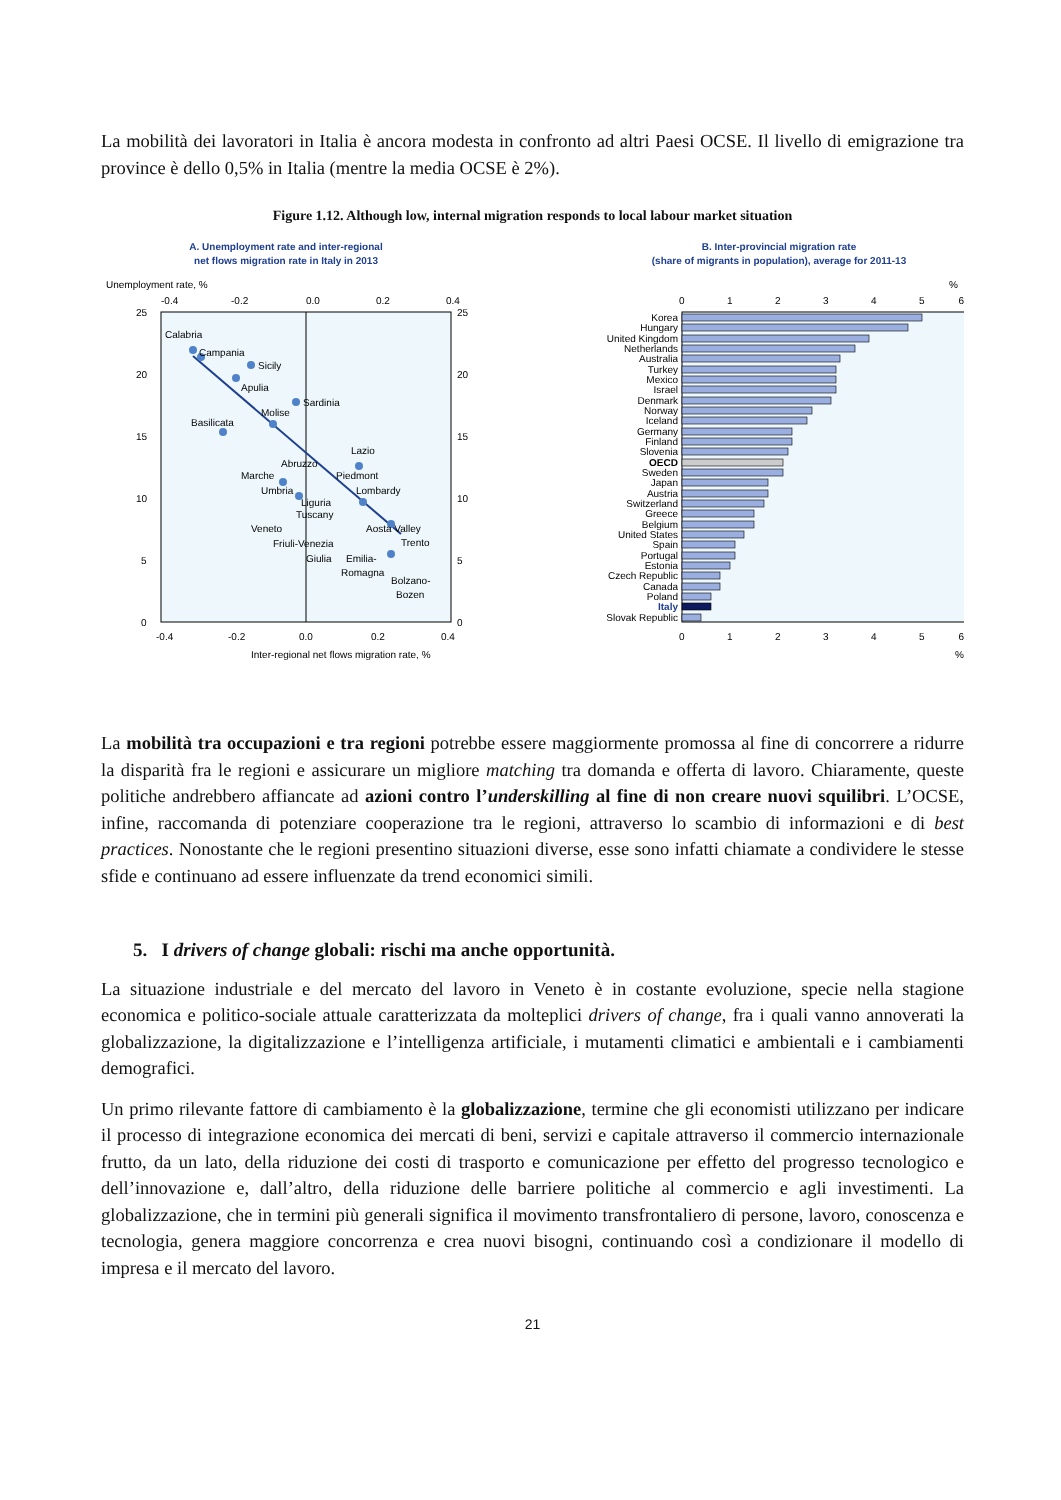La mobilità dei lavoratori in Italia è ancora modesta in confronto ad altri Paesi OCSE. Il livello di emigrazione tra province è dello 0,5% in Italia (mentre la media OCSE è 2%).
Figure 1.12. Although low, internal migration responds to local labour market situation
A. Unemployment rate and inter-regional
net flows migration rate in Italy in 2013
Unemployment rate, %
-0.4
-0.2
0.0
0.2
0.4
Calabria
Campania
Sicily
Apulia
Sardinia
Basilicata
Molise
Lazio
Abruzzo
Marche
Piedmont
Umbria
Lombardy
Liguria
Tuscany
Veneto
Aosta Valley
Trento
Friuli-Venezia
Giulia
Emilia-
Romagna
Bolzano-
Bozen
25
20
15
10
5
0
25
20
15
10
5
0
-0.4
-0.2
0.0
0.2
0.4
Inter-regional net flows migration rate, %
B. Inter-provincial migration rate
(share of migrants in population), average for 2011-13
%
0
1
2
3
4
5
6
Korea
Hungary
United Kingdom
Netherlands
Australia
Turkey
Mexico
Israel
Denmark
Norway
Iceland
Germany
Finland
Slovenia
OECD
Sweden
Japan
Austria
Switzerland
Greece
Belgium
United States
Spain
Portugal
Estonia
Czech Republic
Canada
Poland
Italy
Slovak Republic
0
1
2
3
4
5
6
%
La mobilità tra occupazioni e tra regioni potrebbe essere maggiormente promossa al fine di concorrere a ridurre la disparità fra le regioni e assicurare un migliore matching tra domanda e offerta di lavoro. Chiaramente, queste politiche andrebbero affiancate ad azioni contro l’underskilling al fine di non creare nuovi squilibri. L’OCSE, infine, raccomanda di potenziare cooperazione tra le regioni, attraverso lo scambio di informazioni e di best practices. Nonostante che le regioni presentino situazioni diverse, esse sono infatti chiamate a condividere le stesse sfide e continuano ad essere influenzate da trend economici simili.
5. I drivers of change globali: rischi ma anche opportunità.
La situazione industriale e del mercato del lavoro in Veneto è in costante evoluzione, specie nella stagione economica e politico-sociale attuale caratterizzata da molteplici drivers of change, fra i quali vanno annoverati la globalizzazione, la digitalizzazione e l’intelligenza artificiale, i mutamenti climatici e ambientali e i cambiamenti demografici.
Un primo rilevante fattore di cambiamento è la globalizzazione, termine che gli economisti utilizzano per indicare il processo di integrazione economica dei mercati di beni, servizi e capitale attraverso il commercio internazionale frutto, da un lato, della riduzione dei costi di trasporto e comunicazione per effetto del progresso tecnologico e dell’innovazione e, dall’altro, della riduzione delle barriere politiche al commercio e agli investimenti. La globalizzazione, che in termini più generali significa il movimento transfrontaliero di persone, lavoro, conoscenza e tecnologia, genera maggiore concorrenza e crea nuovi bisogni, continuando così a condizionare il modello di impresa e il mercato del lavoro.
21